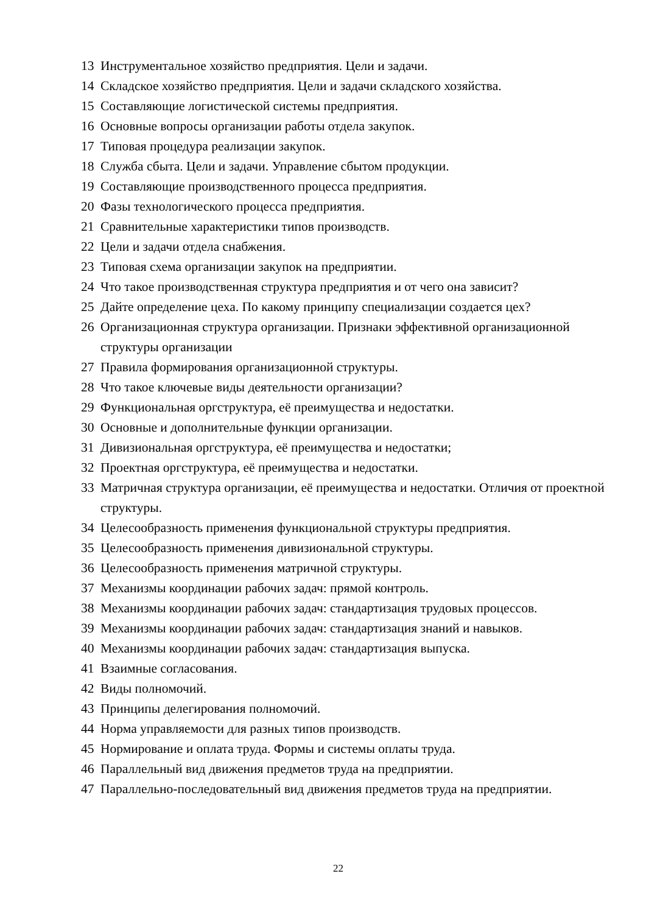13 Инструментальное хозяйство предприятия. Цели и задачи.
14 Складское хозяйство предприятия. Цели и задачи складского хозяйства.
15 Составляющие логистической системы предприятия.
16 Основные вопросы организации работы отдела закупок.
17 Типовая процедура реализации закупок.
18 Служба сбыта. Цели и задачи. Управление сбытом продукции.
19 Составляющие производственного процесса предприятия.
20 Фазы технологического процесса предприятия.
21 Сравнительные характеристики типов производств.
22 Цели и задачи отдела снабжения.
23 Типовая схема организации закупок на предприятии.
24 Что такое производственная структура предприятия и от чего она зависит?
25 Дайте определение цеха. По какому принципу специализации создается цех?
26 Организационная структура организации. Признаки эффективной организационной структуры организации
27 Правила формирования организационной структуры.
28 Что такое ключевые виды деятельности организации?
29 Функциональная оргструктура, её преимущества и недостатки.
30 Основные и дополнительные функции организации.
31 Дивизиональная оргструктура, её преимущества и недостатки;
32 Проектная оргструктура, её преимущества и недостатки.
33 Матричная структура организации, её преимущества и недостатки. Отличия от проектной структуры.
34 Целесообразность применения функциональной структуры предприятия.
35 Целесообразность применения дивизиональной структуры.
36 Целесообразность применения матричной структуры.
37 Механизмы координации рабочих задач: прямой контроль.
38 Механизмы координации рабочих задач: стандартизация трудовых процессов.
39 Механизмы координации рабочих задач: стандартизация знаний и навыков.
40 Механизмы координации рабочих задач: стандартизация выпуска.
41 Взаимные согласования.
42 Виды полномочий.
43 Принципы делегирования полномочий.
44 Норма управляемости для разных типов производств.
45 Нормирование и оплата труда. Формы и системы оплаты труда.
46 Параллельный вид движения предметов труда на предприятии.
47 Параллельно-последовательный вид движения предметов труда на предприятии.
22